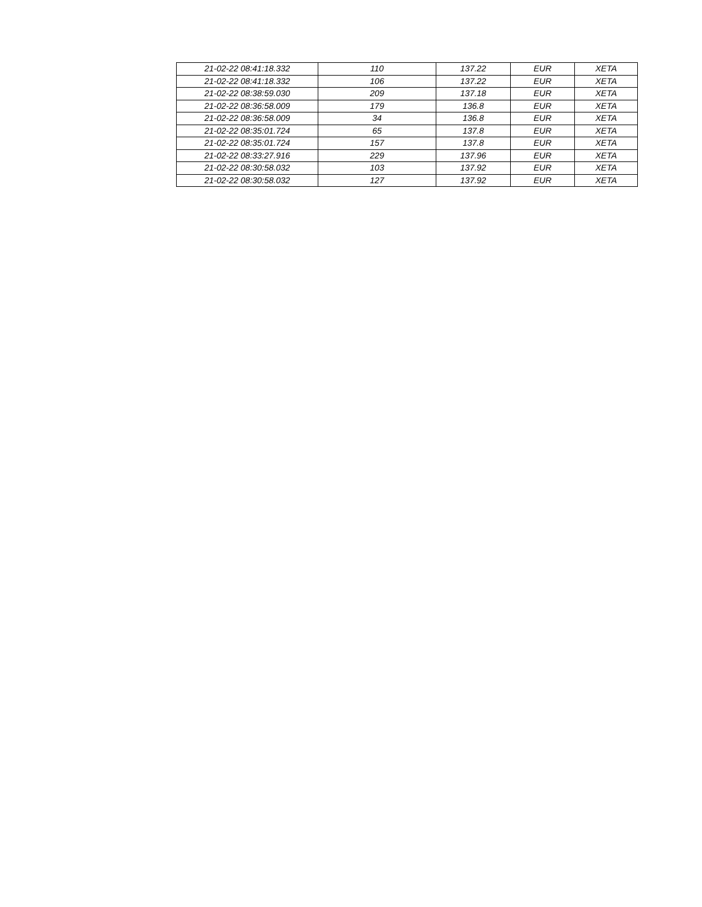| 21-02-22 08:41:18.332 | 110 | 137.22 | EUR | XETA |
| 21-02-22 08:41:18.332 | 106 | 137.22 | EUR | XETA |
| 21-02-22 08:38:59.030 | 209 | 137.18 | EUR | XETA |
| 21-02-22 08:36:58.009 | 179 | 136.8 | EUR | XETA |
| 21-02-22 08:36:58.009 | 34 | 136.8 | EUR | XETA |
| 21-02-22 08:35:01.724 | 65 | 137.8 | EUR | XETA |
| 21-02-22 08:35:01.724 | 157 | 137.8 | EUR | XETA |
| 21-02-22 08:33:27.916 | 229 | 137.96 | EUR | XETA |
| 21-02-22 08:30:58.032 | 103 | 137.92 | EUR | XETA |
| 21-02-22 08:30:58.032 | 127 | 137.92 | EUR | XETA |